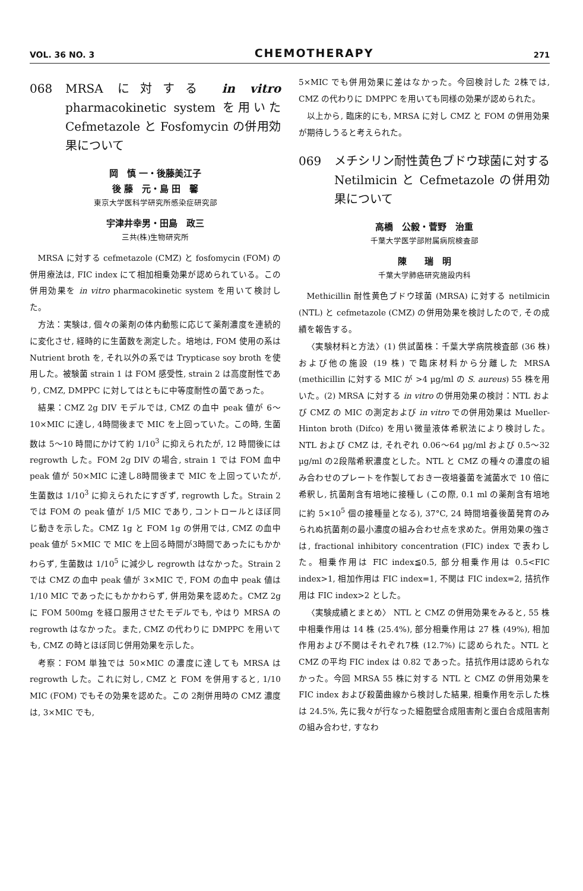VOL. 36 NO. 3 CHEMOTHERAPY 271
068 MRSA に対する in vitro pharmacokinetic system を用いた Cefmetazole と Fosfomycin の併用効果について
岡　慎 一・後藤美江子
後 藤　元・島 田　馨
東京大学医科学研究所感染症研究部
宇津井幸男・田島　政三
三共(株)生物研究所
MRSA に対する cefmetazole (CMZ) と fosfomycin (FOM) の併用療法は, FIC index にて相加相乗効果が認められている。この併用効果を in vitro pharmacokinetic system を用いて検討した。
方法：実験は, 個々の薬剤の体内動態に応じて薬剤濃度を連続的に変化させ, 経時的に生菌数を測定した。培地は, FOM 使用の系は Nutrient broth を, それ以外の系では Trypticase soy broth を使用した。被験菌 strain 1 は FOM 感受性, strain 2 は高度耐性であり, CMZ, DMPPC に対してはともに中等度耐性の菌であった。
結果：CMZ 2g DIV モデルでは, CMZ の血中 peak 値が 6～10×MIC に達し, 4時間後まで MIC を上回っていた。この時, 生菌数は 5～10 時間にかけて約 1/10<sup>3</sup> に抑えられたが, 12 時間後には regrowth した。FOM 2g DIV の場合, strain 1 では FOM 血中 peak 値が 50×MIC に達し8時間後まで MIC を上回っていたが, 生菌数は 1/10<sup>3</sup> に抑えられたにすぎず, regrowth した。Strain 2 では FOM の peak 値が 1/5 MIC であり, コントロールとほぼ同じ動きを示した。CMZ 1g と FOM 1g の併用では, CMZ の血中 peak 値が 5×MIC で MIC を上回る時間が3時間であったにもかかわらず, 生菌数は 1/10<sup>5</sup> に減少し regrowth はなかった。Strain 2 では CMZ の血中 peak 値が 3×MIC で, FOM の血中 peak 値は 1/10 MIC であったにもかかわらず, 併用効果を認めた。CMZ 2g に FOM 500mg を経口服用させたモデルでも, やはり MRSA の regrowth はなかった。また, CMZ の代わりに DMPPC を用いても, CMZ の時とほぼ同じ併用効果を示した。
考察：FOM 単独では 50×MIC の濃度に達しても MRSA は regrowth した。これに対し, CMZ と FOM を併用すると, 1/10 MIC (FOM) でもその効果を認めた。この 2剤併用時の CMZ 濃度は, 3×MIC でも,
5×MIC でも併用効果に差はなかった。今回検討した 2株では, CMZ の代わりに DMPPC を用いても同様の効果が認められた。
以上から, 臨床的にも, MRSA に対し CMZ と FOM の併用効果が期待しうると考えられた。
069 メチシリン耐性黄色ブドウ球菌に対する Netilmicin と Cefmetazole の併用効果について
高橋　公毅・菅野　治重
千葉大学医学部附属病院検査部
陳　　瑞　明
千葉大学肺癌研究施設内科
Methicillin 耐性黄色ブドウ球菌 (MRSA) に対する netilmicin (NTL) と cefmetazole (CMZ) の併用効果を検討したので, その成績を報告する。
〈実験材料と方法〉(1) 供試菌株：千葉大学病院検査部 (36 株) および他の施設 (19 株) で臨床材料から分離した MRSA (methicillin に対する MIC が >4 µg/ml の S. aureus) 55 株を用いた。(2) MRSA に対する in vitro の併用効果の検討：NTL および CMZ の MIC の測定および in vitro での併用効果は Mueller-Hinton broth (Difco) を用い微量液体希釈法により検討した。NTL および CMZ は, それぞれ 0.06～64 µg/ml および 0.5～32 µg/ml の2段階希釈濃度とした。NTL と CMZ の種々の濃度の組み合わせのプレートを作製しておき一夜培養菌を滅菌水で 10 倍に希釈し, 抗菌剤含有培地に接種し (この際, 0.1 ml の薬剤含有培地に約 5×10<sup>5</sup> 個の接種量となる), 37°C, 24 時間培養後菌発育のみられぬ抗菌剤の最小濃度の組み合わせ点を求めた。併用効果の強さは, fractional inhibitory concentration (FIC) index で表わした。相乗作用は FIC index≦0.5, 部分相乗作用は 0.5<FIC index>1, 相加作用は FIC index=1, 不関は FIC index=2, 拮抗作用は FIC index>2 とした。
〈実験成績とまとめ〉 NTL と CMZ の併用効果をみると, 55 株中相乗作用は 14 株 (25.4%), 部分相乗作用は 27 株 (49%), 相加作用および不関はそれぞれ7株 (12.7%) に認められた。NTL と CMZ の平均 FIC index は 0.82 であった。拮抗作用は認められなかった。今回 MRSA 55 株に対する NTL と CMZ の併用効果を FIC index および殺菌曲線から検討した結果, 相乗作用を示した株は 24.5%, 先に我々が行なった細胞壁合成阻害剤と蛋白合成阻害剤の組み合わせ, すなわ